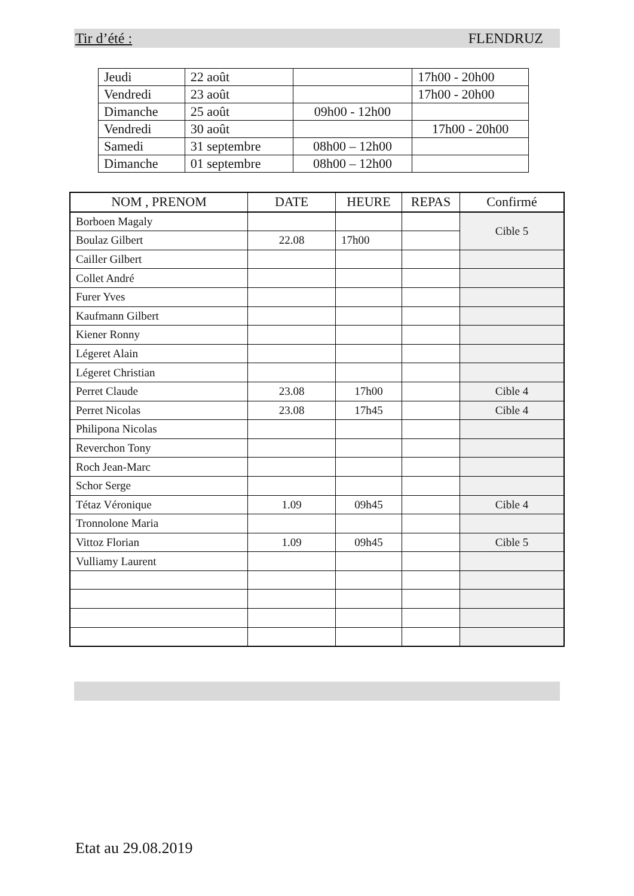Tir d’été : FLENDRUZ
| Jeudi | 22 août | | 17h00 - 20h00 |
| Vendredi | 23 août | | 17h00 - 20h00 |
| Dimanche | 25 août | 09h00 - 12h00 | |
| Vendredi | 30 août | | 17h00 - 20h00 |
| Samedi | 31 septembre | 08h00 – 12h00 | |
| Dimanche | 01 septembre | 08h00 – 12h00 | |
| NOM , PRENOM | DATE | HEURE | REPAS | Confirmé |
| --- | --- | --- | --- | --- |
| Borboen Magaly | | | | Cible 5 |
| Boulaz Gilbert | 22.08 | 17h00 | | |
| Cailler Gilbert | | | | |
| Collet André | | | | |
| Furer Yves | | | | |
| Kaufmann Gilbert | | | | |
| Kiener Ronny | | | | |
| Légeret Alain | | | | |
| Légeret Christian | | | | |
| Perret Claude | 23.08 | 17h00 | | Cible 4 |
| Perret Nicolas | 23.08 | 17h45 | | Cible 4 |
| Philipona Nicolas | | | | |
| Reverchon Tony | | | | |
| Roch Jean-Marc | | | | |
| Schor Serge | | | | |
| Tétaz Véronique | 1.09 | 09h45 | | Cible 4 |
| Tronnolone Maria | | | | |
| Vittoz Florian | 1.09 | 09h45 | | Cible 5 |
| Vulliamy Laurent | | | | |
Etat au 29.08.2019